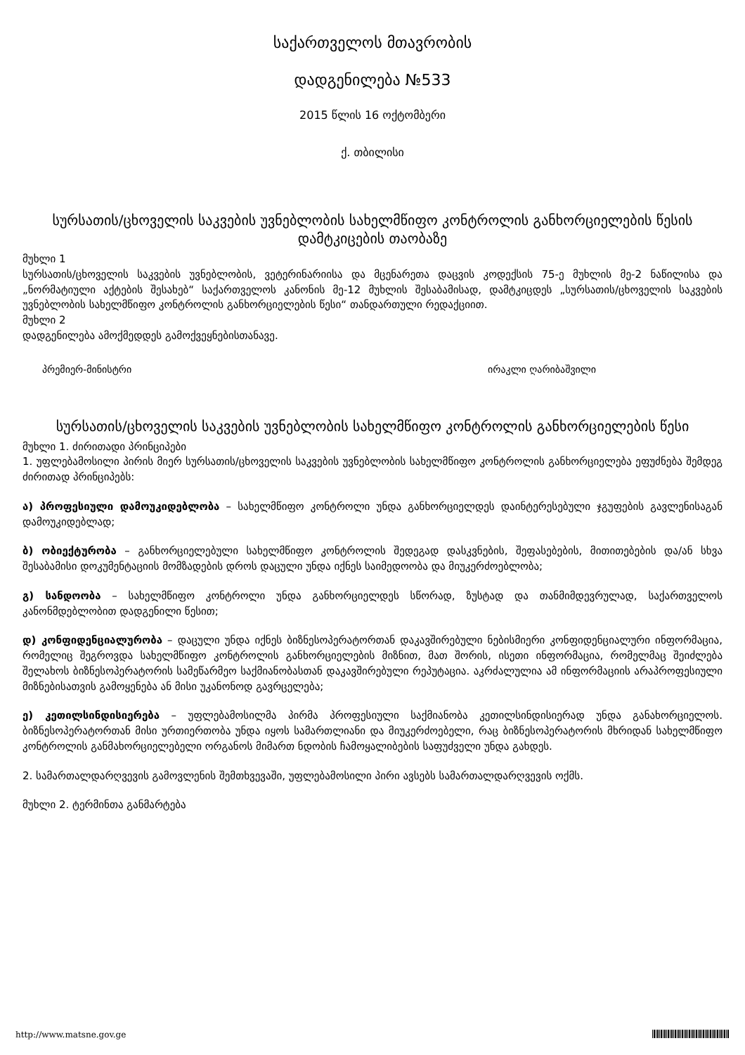საქართველოს მთავრობის
დადგენილება №533
2015 წლის 16 ოქტომბერი
ქ. თბილისი
სურსათის/ცხოველის საკვების უვნებლობის სახელმწიფო კონტროლის განხორციელების წესის დამტკიცების თაობაზე
მუხლი 1
სურსათის/ცხოველის საკვების უვნებლობის, ვეტერინარიისა და მცენარეთა დაცვის კოდექსის 75-ე მუხლის მე-2 ნაწილისა და „ნორმატიული აქტების შესახებ“ საქართველოს კანონის მე-12 მუხლის შესაბამისად, დამტკიცდეს „სურსათის/ცხოველის საკვების უვნებლობის სახელმწიფო კონტროლის განხორციელების წესი“ თანდართული რედაქციით.
მუხლი 2
დადგენილება ამოქმედდეს გამოქვეყნებისთანავე.
პრემიერ-მინისტრი ირაკლი ღარიბაშვილი
სურსათის/ცხოველის საკვების უვნებლობის სახელმწიფო კონტროლის განხორციელების წესი
მუხლი 1. ძირითადი პრინციპები
1. უფლებამოსილი პირის მიერ სურსათის/ცხოველის საკვების უვნებლობის სახელმწიფო კონტროლის განხორციელება ეფუძნება შემდეგ ძირითად პრინციპებს:
ა) პროფესიული დამოუკიდებლობა – სახელმწიფო კონტროლი უნდა განხორციელდეს დაინტერესებული ჯგუფების გავლენისაგან დამოუკიდებლად;
ბ) ობიექტურობა – განხორციელებული სახელმწიფო კონტროლის შედეგად დასკვნების, შეფასებების, მითითებების და/ან სხვა შესაბამისი დოკუმენტაციის მომზადების დროს დაცული უნდა იქნეს საიმედოობა და მიუკერძოებლობა;
გ) სანდოობა – სახელმწიფო კონტროლი უნდა განხორციელდეს სწორად, ზუსტად და თანმიმდევრულად, საქართველოს კანონმდებლობით დადგენილი წესით;
დ) კონფიდენციალურობა – დაცული უნდა იქნეს ბიზნესოპერატორთან დაკავშირებული ნებისმიერი კონფიდენციალური ინფორმაცია, რომელიც შეგროვდა სახელმწიფო კონტროლის განხორციელების მიზნით, მათ შორის, ისეთი ინფორმაცია, რომელმაც შეიძლება შელახოს ბიზნესოპერატორის სამეწარმეო საქმიანობასთან დაკავშირებული რეპუტაცია. აკრძალულია ამ ინფორმაციის არაპროფესიული მიზნებისათვის გამოყენება ან მისი უკანონოდ გავრცელება;
ე) კეთილსინდისიერება – უფლებამოსილმა პირმა პროფესიული საქმიანობა კეთილსინდისიერად უნდა განახორციელოს. ბიზნესოპერატორთან მისი ურთიერთობა უნდა იყოს სამართლიანი და მიუკერძოებელი, რაც ბიზნესოპერატორის მხრიდან სახელმწიფო კონტროლის განმახორციელებელი ორგანოს მიმართ ნდობის ჩამოყალიბების საფუძველი უნდა გახდეს.
2. სამართალდარღვევის გამოვლენის შემთხვევაში, უფლებამოსილი პირი ავსებს სამართალდარღვევის ოქმს.
მუხლი 2. ტერმინთა განმარტება
http://www.matsne.gov.ge